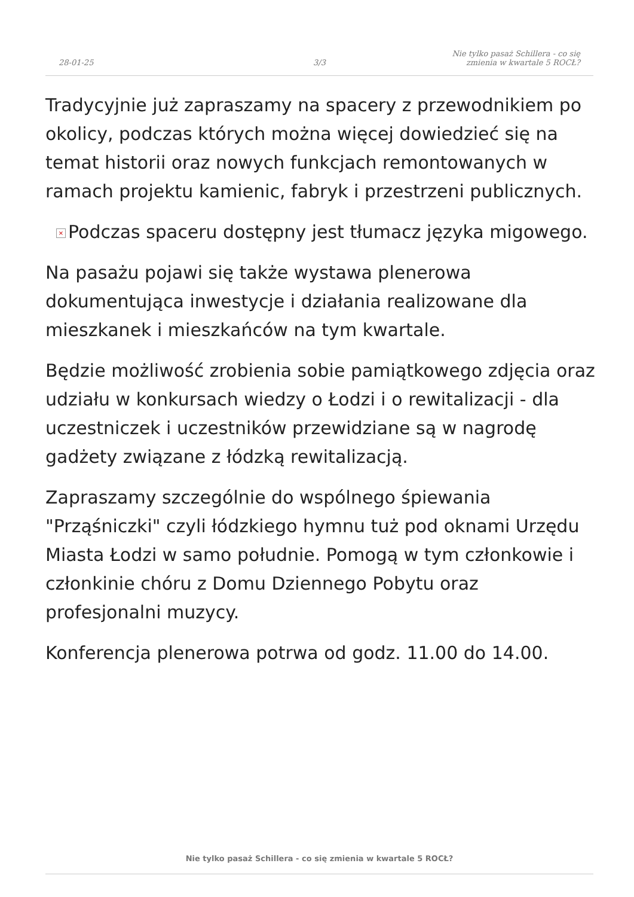28-01-25
3/3
Nie tylko pasaż Schillera - co się
zmienia w kwartale 5 ROCŁ?
Tradycyjnie już zapraszamy na spacery z przewodnikiem po okolicy, podczas których można więcej dowiedzieć się na temat historii oraz nowych funkcjach remontowanych w ramach projektu kamienic, fabryk i przestrzeni publicznych.
× Podczas spaceru dostępny jest tłumacz języka migowego.
Na pasażu pojawi się także wystawa plenerowa dokumentująca inwestycje i działania realizowane dla mieszkanek i mieszkańców na tym kwartale.
Będzie możliwość zrobienia sobie pamiątkowego zdjęcia oraz udziału w konkursach wiedzy o Łodzi i o rewitalizacji - dla uczestniczek i uczestników przewidziane są w nagrodę gadżety związane z łódzką rewitalizacją.
Zapraszamy szczególnie do wspólnego śpiewania "Prząśniczki" czyli łódzkiego hymnu tuż pod oknami Urzędu Miasta Łodzi w samo południe. Pomogą w tym członkowie i członkinie chóru z Domu Dziennego Pobytu oraz profesjonalni muzycy.
Konferencja plenerowa potrwa od godz. 11.00 do 14.00.
Nie tylko pasaż Schillera - co się zmienia w kwartale 5 ROCŁ?